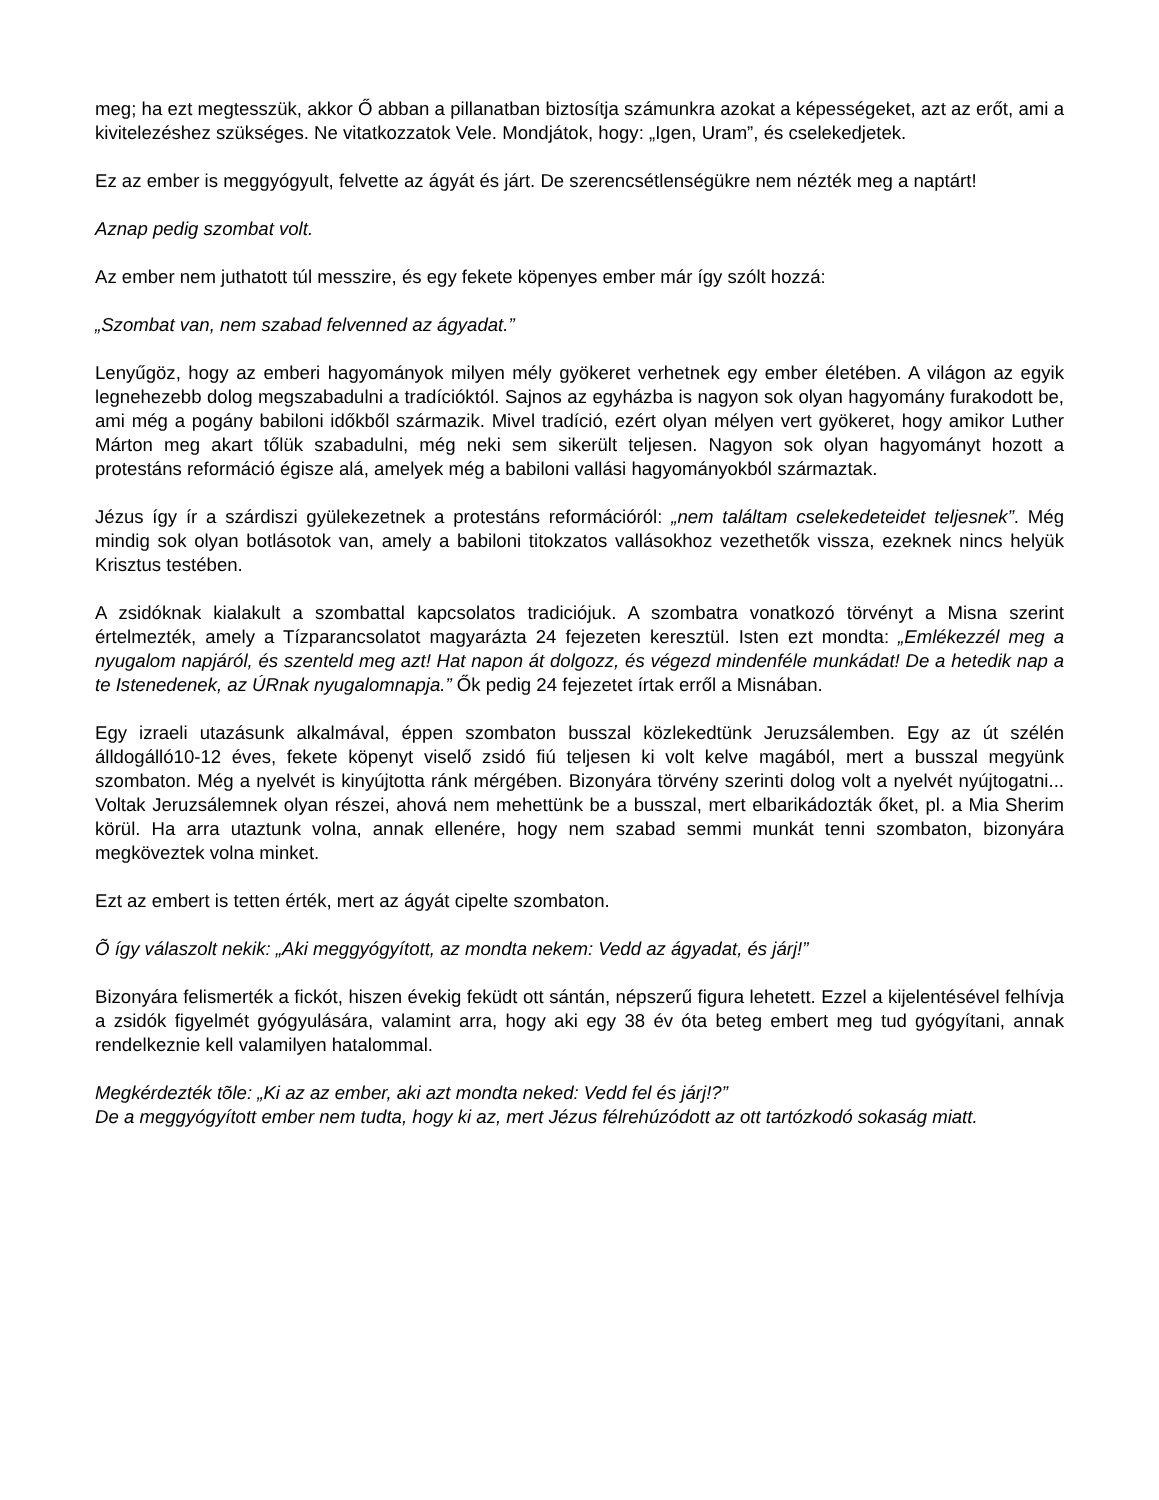meg; ha ezt megtesszük, akkor Ő abban a pillanatban biztosítja számunkra azokat a képességeket, azt az erőt, ami a kivitelezéshez szükséges. Ne vitatkozzatok Vele. Mondjátok, hogy: „Igen, Uram”, és cselekedjetek.
Ez az ember is meggyógyult, felvette az ágyát és járt. De szerencsétlenségükre nem nézték meg a naptárt!
Aznap pedig szombat volt.
Az ember nem juthatott túl messzire, és egy fekete köpenyes ember már így szólt hozzá:
„Szombat van, nem szabad felvenned az ágyadat.”
Lenyűgöz, hogy az emberi hagyományok milyen mély gyökeret verhetnek egy ember életében. A világon az egyik legnehezebb dolog megszabadulni a tradícióktól. Sajnos az egyházba is nagyon sok olyan hagyomány furakodott be, ami még a pogány babiloni időkből származik. Mivel tradíció, ezért olyan mélyen vert gyökeret, hogy amikor Luther Márton meg akart tőlük szabadulni, még neki sem sikerült teljesen. Nagyon sok olyan hagyományt hozott a protestáns reformáció égisze alá, amelyek még a babiloni vallási hagyományokból származtak.
Jézus így ír a szárdiszi gyülekezetnek a protestáns reformációról: „nem találtam cselekedeteidet teljesnek”. Még mindig sok olyan botlásotok van, amely a babiloni titokzatos vallásokhoz vezethetők vissza, ezeknek nincs helyük Krisztus testében.
A zsidóknak kialakult a szombattal kapcsolatos tradiciójuk. A szombatra vonatkozó törvényt a Misna szerint értelmezték, amely a Tízparancsolatot magyarázta 24 fejezeten keresztül. Isten ezt mondta: „Emlékezzél meg a nyugalom napjáról, és szenteld meg azt! Hat napon át dolgozz, és végezd mindenféle munkádat! De a hetedik nap a te Istenedenek, az ÚRnak nyugalomnapja.” Ők pedig 24 fejezetet írtak erről a Misnában.
Egy izraeli utazásunk alkalmával, éppen szombaton busszal közlekedtünk Jeruzsálemben. Egy az út szélén álldogálló10-12 éves, fekete köpenyt viselő zsidó fiú teljesen ki volt kelve magából, mert a busszal megyünk szombaton. Még a nyelvét is kinyújtotta ránk mérgében. Bizonyára törvény szerinti dolog volt a nyelvét nyújtogatni... Voltak Jeruzsálemnek olyan részei, ahová nem mehettünk be a busszal, mert elbarikádozták őket, pl. a Mia Sherim körül. Ha arra utaztunk volna, annak ellenére, hogy nem szabad semmi munkát tenni szombaton, bizonyára megköveztek volna minket.
Ezt az embert is tetten érték, mert az ágyát cipelte szombaton.
Õ így válaszolt nekik: „Aki meggyógyított, az mondta nekem: Vedd az ágyadat, és járj!”
Bizonyára felismerték a fickót, hiszen évekig feküdt ott sántán, népszerű figura lehetett. Ezzel a kijelentésével felhívja a zsidók figyelmét gyógyulására, valamint arra, hogy aki egy 38 év óta beteg embert meg tud gyógyítani, annak rendelkeznie kell valamilyen hatalommal.
Megkérdezték tõle: „Ki az az ember, aki azt mondta neked: Vedd fel és járj!?”
De a meggyógyított ember nem tudta, hogy ki az, mert Jézus félrehúzódott az ott tartózkodó sokaság miatt.